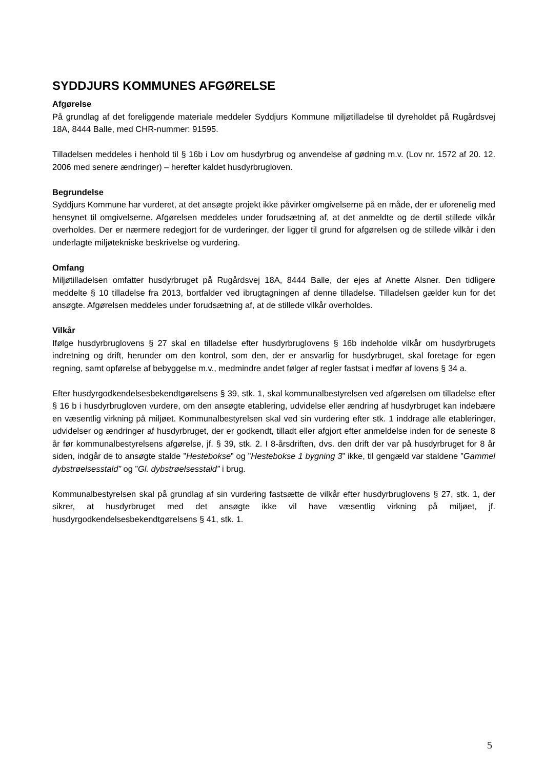SYDDJURS KOMMUNES AFGØRELSE
Afgørelse
På grundlag af det foreliggende materiale meddeler Syddjurs Kommune miljøtilladelse til dyreholdet på Rugårdsvej 18A, 8444 Balle, med CHR-nummer: 91595.
Tilladelsen meddeles i henhold til § 16b i Lov om husdyrbrug og anvendelse af gødning m.v. (Lov nr. 1572 af 20. 12. 2006 med senere ændringer) – herefter kaldet husdyrbrugloven.
Begrundelse
Syddjurs Kommune har vurderet, at det ansøgte projekt ikke påvirker omgivelserne på en måde, der er uforenelig med hensynet til omgivelserne. Afgørelsen meddeles under forudsætning af, at det anmeldte og de dertil stillede vilkår overholdes. Der er nærmere redegjort for de vurderinger, der ligger til grund for afgørelsen og de stillede vilkår i den underlagte miljøtekniske beskrivelse og vurdering.
Omfang
Miljøtilladelsen omfatter husdyrbruget på Rugårdsvej 18A, 8444 Balle, der ejes af Anette Alsner. Den tidligere meddelte § 10 tilladelse fra 2013, bortfalder ved ibrugtagningen af denne tilladelse. Tilladelsen gælder kun for det ansøgte. Afgørelsen meddeles under forudsætning af, at de stillede vilkår overholdes.
Vilkår
Ifølge husdyrbruglovens § 27 skal en tilladelse efter husdyrbruglovens § 16b indeholde vilkår om husdyrbrugets indretning og drift, herunder om den kontrol, som den, der er ansvarlig for husdyrbruget, skal foretage for egen regning, samt opførelse af bebyggelse m.v., medmindre andet følger af regler fastsat i medfør af lovens § 34 a.
Efter husdyrgodkendelsesbekendtgørelsens § 39, stk. 1, skal kommunalbestyrelsen ved afgørelsen om tilladelse efter § 16 b i husdyrbrugloven vurdere, om den ansøgte etablering, udvidelse eller ændring af husdyrbruget kan indebære en væsentlig virkning på miljøet. Kommunalbestyrelsen skal ved sin vurdering efter stk. 1 inddrage alle etableringer, udvidelser og ændringer af husdyrbruget, der er godkendt, tilladt eller afgjort efter anmeldelse inden for de seneste 8 år før kommunalbestyrelsens afgørelse, jf. § 39, stk. 2. I 8-årsdriften, dvs. den drift der var på husdyrbruget for 8 år siden, indgår de to ansøgte stalde ”Hestebokse” og ”Hestebokse 1 bygning 3” ikke, til gengæld var staldene ”Gammel dybstrøelsesstald” og ”Gl. dybstrøelsesstald” i brug.
Kommunalbestyrelsen skal på grundlag af sin vurdering fastsætte de vilkår efter husdyrbruglovens § 27, stk. 1, der sikrer, at husdyrbruget med det ansøgte ikke vil have væsentlig virkning på miljøet, jf. husdyrgodkendelsesbekendtgørelsens § 41, stk. 1.
5